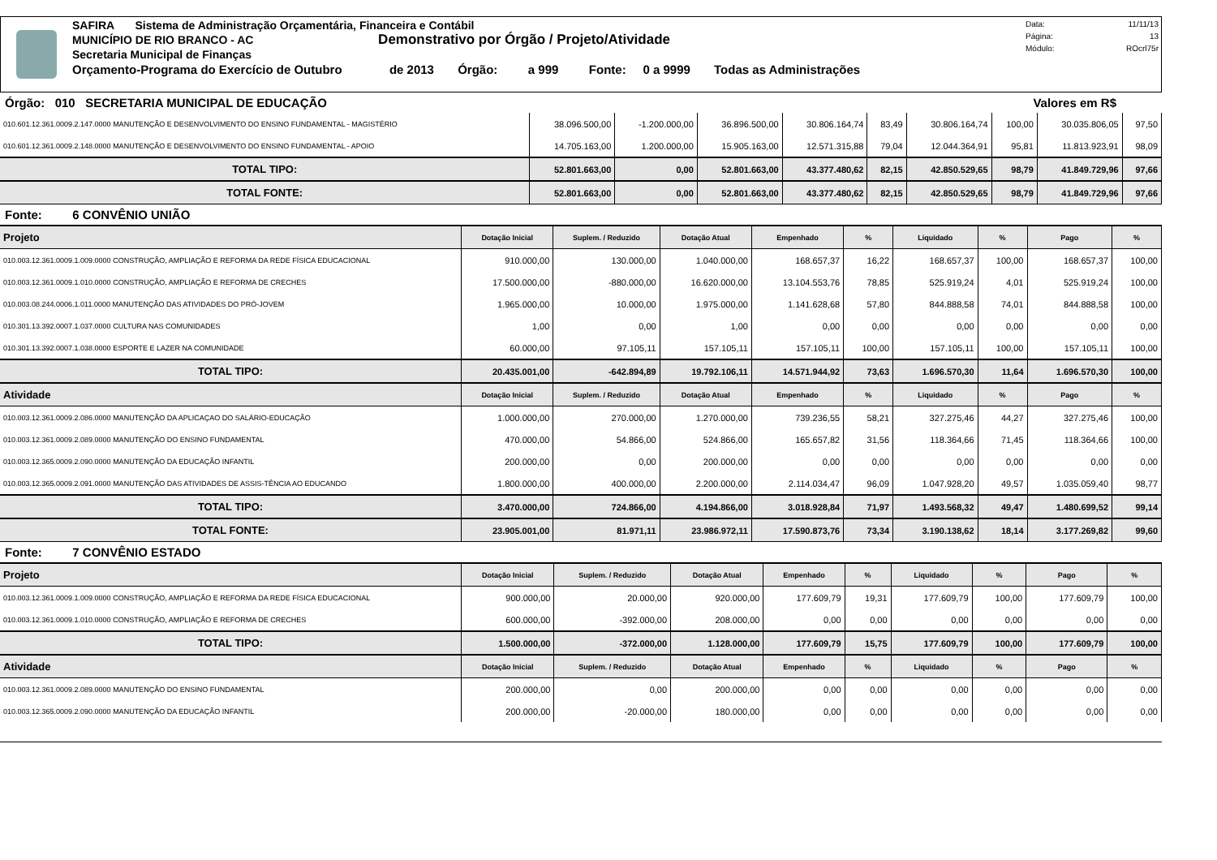SAFIRA Sistema de Administração Orçamentária, Financeira e Contábil
MUNICÍPIO DE RIO BRANCO - AC Demonstrativo por Órgão / Projeto/Atividade
Secretaria Municipal de Finanças
Orçamento-Programa do Exercício de Outubro de 2013 Órgão: a 999 Fonte: 0 a 9999 Todas as Administrações
| Data: | 11/11/13 |
| Página: | 13 |
| Módulo: | ROcrl75r |
Órgão: 010 SECRETARIA MUNICIPAL DE EDUCAÇÃO Valores em R$
| 010.601.12.361.0009.2.147.0000 MANUTENÇÃO E DESENVOLVIMENTO DO ENSINO FUNDAMENTAL - MAGISTÉRIO | 38.096.500,00 | -1.200.000,00 | 36.896.500,00 | 30.806.164,74 | 83,49 | 30.806.164,74 | 100,00 | 30.035.806,05 | 97,50 |
| 010.601.12.361.0009.2.148.0000 MANUTENÇÃO E DESENVOLVIMENTO DO ENSINO FUNDAMENTAL - APOIO | 14.705.163,00 | 1.200.000,00 | 15.905.163,00 | 12.571.315,88 | 79,04 | 12.044.364,91 | 95,81 | 11.813.923,91 | 98,09 |
| TOTAL TIPO: | 52.801.663,00 | 0,00 | 52.801.663,00 | 43.377.480,62 | 82,15 | 42.850.529,65 | 98,79 | 41.849.729,96 | 97,66 |
| TOTAL FONTE: | 52.801.663,00 | 0,00 | 52.801.663,00 | 43.377.480,62 | 82,15 | 42.850.529,65 | 98,79 | 41.849.729,96 | 97,66 |
Fonte: 6 CONVÊNIO UNIÃO
| Projeto | Dotação Inicial | Suplem. / Reduzido | Dotação Atual | Empenhado | % | Liquidado | % | Pago | % |
| --- | --- | --- | --- | --- | --- | --- | --- | --- | --- |
| 010.003.12.361.0009.1.009.0000 CONSTRUÇÃO, AMPLIAÇÃO E REFORMA DA REDE FÍSICA EDUCACIONAL | 910.000,00 | 130.000,00 | 1.040.000,00 | 168.657,37 | 16,22 | 168.657,37 | 100,00 | 168.657,37 | 100,00 |
| 010.003.12.361.0009.1.010.0000 CONSTRUÇÃO, AMPLIAÇÃO E REFORMA DE CRECHES | 17.500.000,00 | -880.000,00 | 16.620.000,00 | 13.104.553,76 | 78,85 | 525.919,24 | 4,01 | 525.919,24 | 100,00 |
| 010.003.08.244.0006.1.011.0000 MANUTENÇÃO DAS ATIVIDADES DO PRÓ-JOVEM | 1.965.000,00 | 10.000,00 | 1.975.000,00 | 1.141.628,68 | 57,80 | 844.888,58 | 74,01 | 844.888,58 | 100,00 |
| 010.301.13.392.0007.1.037.0000 CULTURA NAS COMUNIDADES | 1,00 | 0,00 | 1,00 | 0,00 | 0,00 | 0,00 | 0,00 | 0,00 | 0,00 |
| 010.301.13.392.0007.1.038.0000 ESPORTE E LAZER NA COMUNIDADE | 60.000,00 | 97.105,11 | 157.105,11 | 157.105,11 | 100,00 | 157.105,11 | 100,00 | 157.105,11 | 100,00 |
| TOTAL TIPO: | 20.435.001,00 | -642.894,89 | 19.792.106,11 | 14.571.944,92 | 73,63 | 1.696.570,30 | 11,64 | 1.696.570,30 | 100,00 |
| Atividade | Dotação Inicial | Suplem. / Reduzido | Dotação Atual | Empenhado | % | Liquidado | % | Pago | % |
| 010.003.12.361.0009.2.086.0000 MANUTENÇÃO DA APLICAÇAO DO SALÁRIO-EDUCAÇÃO | 1.000.000,00 | 270.000,00 | 1.270.000,00 | 739.236,55 | 58,21 | 327.275,46 | 44,27 | 327.275,46 | 100,00 |
| 010.003.12.361.0009.2.089.0000 MANUTENÇÃO DO ENSINO FUNDAMENTAL | 470.000,00 | 54.866,00 | 524.866,00 | 165.657,82 | 31,56 | 118.364,66 | 71,45 | 118.364,66 | 100,00 |
| 010.003.12.365.0009.2.090.0000 MANUTENÇÃO DA EDUCAÇÃO INFANTIL | 200.000,00 | 0,00 | 200.000,00 | 0,00 | 0,00 | 0,00 | 0,00 | 0,00 | 0,00 |
| 010.003.12.365.0009.2.091.0000 MANUTENÇÃO DAS ATIVIDADES DE ASSIS-TÊNCIA AO EDUCANDO | 1.800.000,00 | 400.000,00 | 2.200.000,00 | 2.114.034,47 | 96,09 | 1.047.928,20 | 49,57 | 1.035.059,40 | 98,77 |
| TOTAL TIPO: | 3.470.000,00 | 724.866,00 | 4.194.866,00 | 3.018.928,84 | 71,97 | 1.493.568,32 | 49,47 | 1.480.699,52 | 99,14 |
| TOTAL FONTE: | 23.905.001,00 | 81.971,11 | 23.986.972,11 | 17.590.873,76 | 73,34 | 3.190.138,62 | 18,14 | 3.177.269,82 | 99,60 |
Fonte: 7 CONVÊNIO ESTADO
| Projeto | Dotação Inicial | Suplem. / Reduzido | Dotação Atual | Empenhado | % | Liquidado | % | Pago | % |
| --- | --- | --- | --- | --- | --- | --- | --- | --- | --- |
| 010.003.12.361.0009.1.009.0000 CONSTRUÇÃO, AMPLIAÇÃO E REFORMA DA REDE FÍSICA EDUCACIONAL | 900.000,00 | 20.000,00 | 920.000,00 | 177.609,79 | 19,31 | 177.609,79 | 100,00 | 177.609,79 | 100,00 |
| 010.003.12.361.0009.1.010.0000 CONSTRUÇÃO, AMPLIAÇÃO E REFORMA DE CRECHES | 600.000,00 | -392.000,00 | 208.000,00 | 0,00 | 0,00 | 0,00 | 0,00 | 0,00 | 0,00 |
| TOTAL TIPO: | 1.500.000,00 | -372.000,00 | 1.128.000,00 | 177.609,79 | 15,75 | 177.609,79 | 100,00 | 177.609,79 | 100,00 |
| Atividade | Dotação Inicial | Suplem. / Reduzido | Dotação Atual | Empenhado | % | Liquidado | % | Pago | % |
| 010.003.12.361.0009.2.089.0000 MANUTENÇÃO DO ENSINO FUNDAMENTAL | 200.000,00 | 0,00 | 200.000,00 | 0,00 | 0,00 | 0,00 | 0,00 | 0,00 | 0,00 |
| 010.003.12.365.0009.2.090.0000 MANUTENÇÃO DA EDUCAÇÃO INFANTIL | 200.000,00 | -20.000,00 | 180.000,00 | 0,00 | 0,00 | 0,00 | 0,00 | 0,00 | 0,00 |